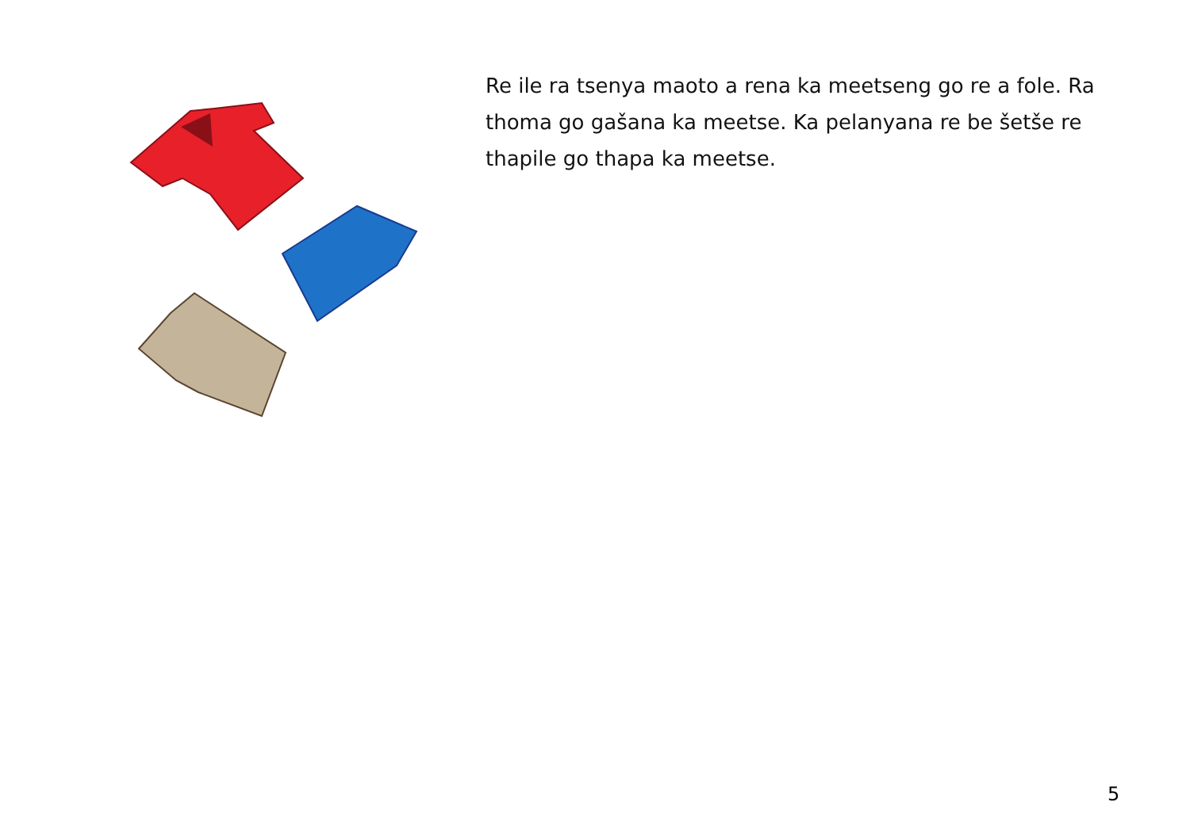Re ile ra tsenya maoto a rena ka meetseng go re a fole. Ra thoma go gašana ka meetse. Ka pelanyana re be šetše re thapile go thapa ka meetse.
5